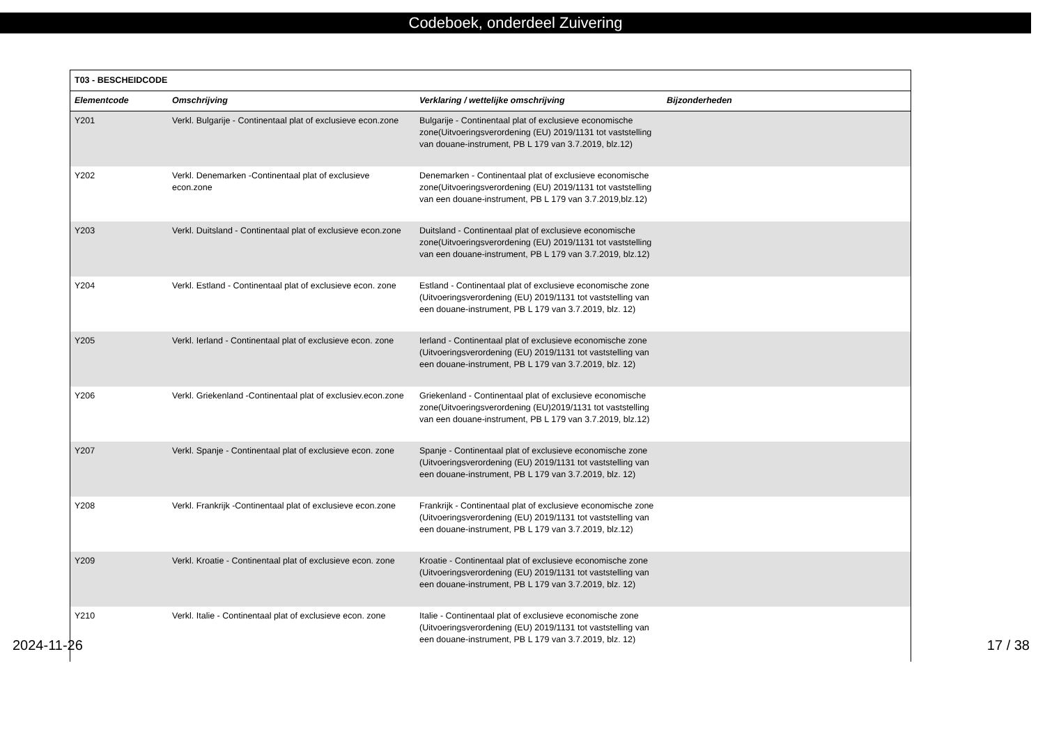Codeboek, onderdeel Zuivering
| T03 - BESCHEIDCODE | | | |
| --- | --- | --- | --- |
| Elementcode | Omschrijving | Verklaring / wettelijke omschrijving | Bijzonderheden |
| Y201 | Verkl. Bulgarije - Continentaal plat of exclusieve econ.zone | Bulgarije - Continentaal plat of exclusieve economische zone(Uitvoeringsverordening (EU) 2019/1131 tot vaststelling van douane-instrument, PB L 179 van 3.7.2019, blz.12) | |
| Y202 | Verkl. Denemarken -Continentaal plat of exclusieve econ.zone | Denemarken - Continentaal plat of exclusieve economische zone(Uitvoeringsverordening (EU) 2019/1131 tot vaststelling van een douane-instrument, PB L 179 van 3.7.2019,blz.12) | |
| Y203 | Verkl. Duitsland - Continentaal plat of exclusieve econ.zone | Duitsland - Continentaal plat of exclusieve economische zone(Uitvoeringsverordening (EU) 2019/1131 tot vaststelling van een douane-instrument, PB L 179 van 3.7.2019, blz.12) | |
| Y204 | Verkl. Estland - Continentaal plat of exclusieve econ. zone | Estland - Continentaal plat of exclusieve economische zone (Uitvoeringsverordening (EU) 2019/1131 tot vaststelling van een douane-instrument, PB L 179 van 3.7.2019, blz. 12) | |
| Y205 | Verkl. Ierland - Continentaal plat of exclusieve econ. zone | Ierland - Continentaal plat of exclusieve economische zone (Uitvoeringsverordening (EU) 2019/1131 tot vaststelling van een douane-instrument, PB L 179 van 3.7.2019, blz. 12) | |
| Y206 | Verkl. Griekenland -Continentaal plat of exclusiev.econ.zone | Griekenland - Continentaal plat of exclusieve economische zone(Uitvoeringsverordening (EU)2019/1131 tot vaststelling van een douane-instrument, PB L 179 van 3.7.2019, blz.12) | |
| Y207 | Verkl. Spanje - Continentaal plat of exclusieve econ. zone | Spanje - Continentaal plat of exclusieve economische zone (Uitvoeringsverordening (EU) 2019/1131 tot vaststelling van een douane-instrument, PB L 179 van 3.7.2019, blz. 12) | |
| Y208 | Verkl. Frankrijk -Continentaal plat of exclusieve econ.zone | Frankrijk - Continentaal plat of exclusieve economische zone (Uitvoeringsverordening (EU) 2019/1131 tot vaststelling van een douane-instrument, PB L 179 van 3.7.2019, blz.12) | |
| Y209 | Verkl. Kroatie - Continentaal plat of exclusieve econ. zone | Kroatie - Continentaal plat of exclusieve economische zone (Uitvoeringsverordening (EU) 2019/1131 tot vaststelling van een douane-instrument, PB L 179 van 3.7.2019, blz. 12) | |
| Y210 | Verkl. Italie - Continentaal plat of exclusieve econ. zone | Italie - Continentaal plat of exclusieve economische zone (Uitvoeringsverordening (EU) 2019/1131 tot vaststelling van een douane-instrument, PB L 179 van 3.7.2019, blz. 12) | |
2024-11-26 17 / 38